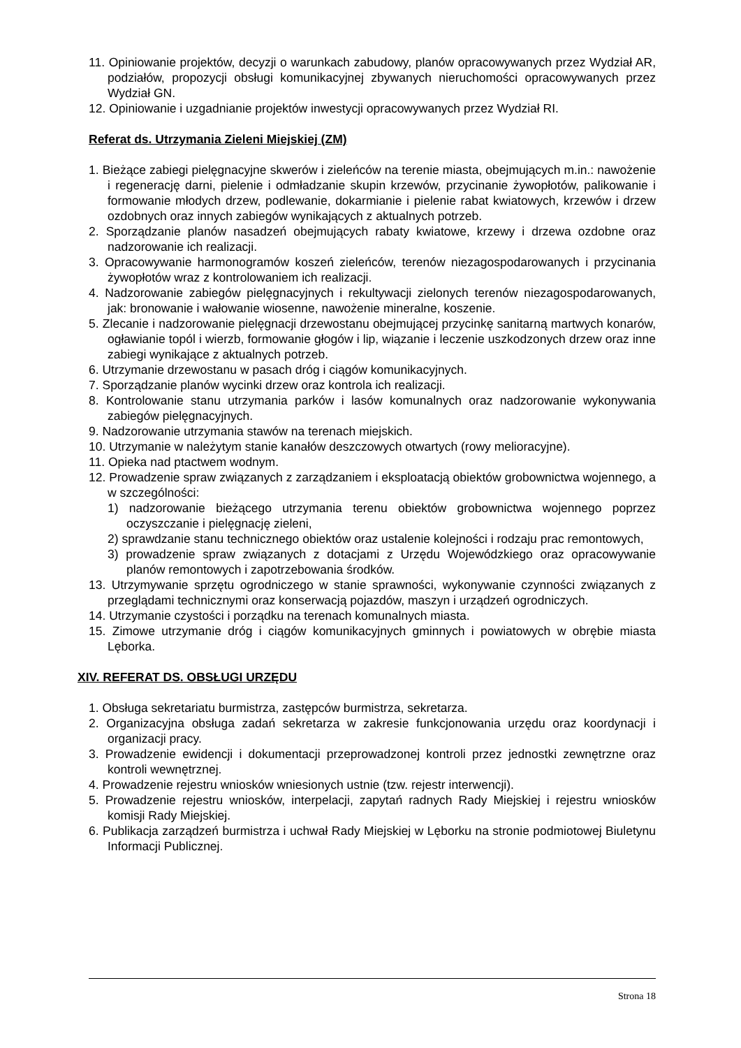11. Opiniowanie projektów, decyzji o warunkach zabudowy, planów opracowywanych przez Wydział AR, podziałów, propozycji obsługi komunikacyjnej zbywanych nieruchomości opracowywanych przez Wydział GN.
12. Opiniowanie i uzgadnianie projektów inwestycji opracowywanych przez Wydział RI.
Referat ds. Utrzymania Zieleni Miejskiej (ZM)
1. Bieżące zabiegi pielęgnacyjne skwerów i zieleńców na terenie miasta, obejmujących m.in.: nawożenie i regenerację darni, pielenie i odmładzanie skupin krzewów, przycinanie żywopłotów, palikowanie i formowanie młodych drzew, podlewanie, dokarmianie i pielenie rabat kwiatowych, krzewów i drzew ozdobnych oraz innych zabiegów wynikających z aktualnych potrzeb.
2. Sporządzanie planów nasadzeń obejmujących rabaty kwiatowe, krzewy i drzewa ozdobne oraz nadzorowanie ich realizacji.
3. Opracowywanie harmonogramów koszeń zieleńców, terenów niezagospodarowanych i przycinania żywopłotów wraz z kontrolowaniem ich realizacji.
4. Nadzorowanie zabiegów pielęgnacyjnych i rekultywacji zielonych terenów niezagospodarowanych, jak: bronowanie i wałowanie wiosenne, nawożenie mineralne, koszenie.
5. Zlecanie i nadzorowanie pielęgnacji drzewostanu obejmującej przycinkę sanitarną martwych konarów, ogławianie topól i wierzb, formowanie głogów i lip, wiązanie i leczenie uszkodzonych drzew oraz inne zabiegi wynikające z aktualnych potrzeb.
6. Utrzymanie drzewostanu w pasach dróg i ciągów komunikacyjnych.
7. Sporządzanie planów wycinki drzew oraz kontrola ich realizacji.
8. Kontrolowanie stanu utrzymania parków i lasów komunalnych oraz nadzorowanie wykonywania zabiegów pielęgnacyjnych.
9. Nadzorowanie utrzymania stawów na terenach miejskich.
10. Utrzymanie w należytym stanie kanałów deszczowych otwartych (rowy melioracyjne).
11. Opieka nad ptactwem wodnym.
12. Prowadzenie spraw związanych z zarządzaniem i eksploatacją obiektów grobownictwa wojennego, a w szczególności:
1) nadzorowanie bieżącego utrzymania terenu obiektów grobownictwa wojennego poprzez oczyszczanie i pielęgnację zieleni,
2) sprawdzanie stanu technicznego obiektów oraz ustalenie kolejności i rodzaju prac remontowych,
3) prowadzenie spraw związanych z dotacjami z Urzędu Wojewódzkiego oraz opracowywanie planów remontowych i zapotrzebowania środków.
13. Utrzymywanie sprzętu ogrodniczego w stanie sprawności, wykonywanie czynności związanych z przeglądami technicznymi oraz konserwacją pojazdów, maszyn i urządzeń ogrodniczych.
14. Utrzymanie czystości i porządku na terenach komunalnych miasta.
15. Zimowe utrzymanie dróg i ciągów komunikacyjnych gminnych i powiatowych w obrębie miasta Lęborka.
XIV. REFERAT DS. OBSŁUGI URZĘDU
1. Obsługa sekretariatu burmistrza, zastępców burmistrza, sekretarza.
2. Organizacyjna obsługa zadań sekretarza w zakresie funkcjonowania urzędu oraz koordynacji i organizacji pracy.
3. Prowadzenie ewidencji i dokumentacji przeprowadzonej kontroli przez jednostki zewnętrzne oraz kontroli wewnętrznej.
4. Prowadzenie rejestru wniosków wniesionych ustnie (tzw. rejestr interwencji).
5. Prowadzenie rejestru wniosków, interpelacji, zapytań radnych Rady Miejskiej i rejestru wniosków komisji Rady Miejskiej.
6. Publikacja zarządzeń burmistrza i uchwał Rady Miejskiej w Lęborku na stronie podmiotowej Biuletynu Informacji Publicznej.
Strona 18